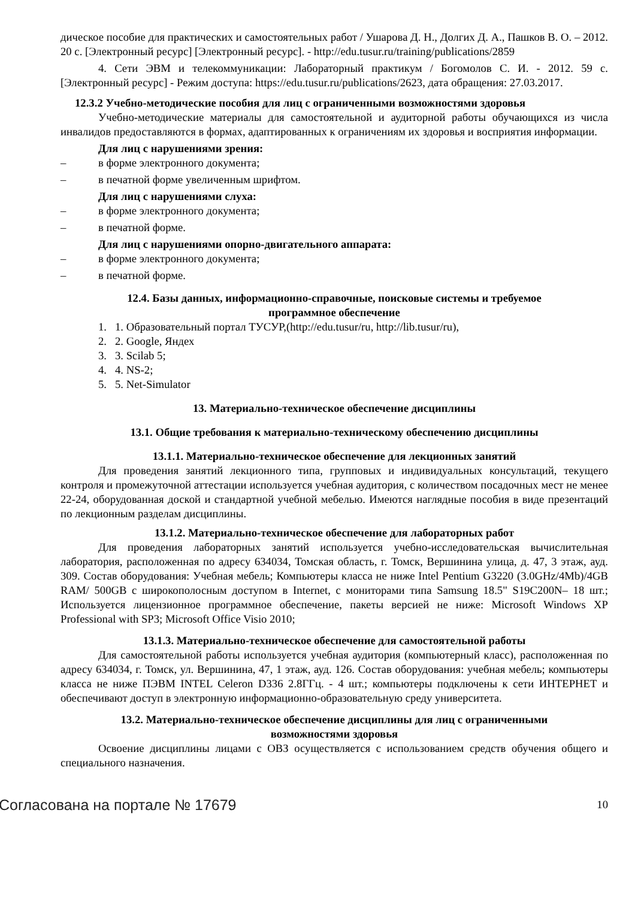дическое пособие для практических и самостоятельных работ / Ушарова Д. Н., Долгих Д. А., Пашков В. О. – 2012. 20 с. [Электронный ресурс] [Электронный ресурс]. - http://edu.tusur.ru/training/publications/2859
4. Сети ЭВМ и телекоммуникации: Лабораторный практикум / Богомолов С. И. - 2012. 59 с. [Электронный ресурс] - Режим доступа: https://edu.tusur.ru/publications/2623, дата обращения: 27.03.2017.
12.3.2 Учебно-методические пособия для лиц с ограниченными возможностями здоровья
Учебно-методические материалы для самостоятельной и аудиторной работы обучающихся из числа инвалидов предоставляются в формах, адаптированных к ограничениям их здоровья и восприятия информации.
Для лиц с нарушениями зрения:
– в форме электронного документа;
– в печатной форме увеличенным шрифтом.
Для лиц с нарушениями слуха:
– в форме электронного документа;
– в печатной форме.
Для лиц с нарушениями опорно-двигательного аппарата:
– в форме электронного документа;
– в печатной форме.
12.4. Базы данных, информационно-справочные, поисковые системы и требуемое
программное обеспечение
1. 1. Образовательный портал ТУСУР,(http://edu.tusur/ru, http://lib.tusur/ru),
2. 2. Google, Яндех
3. 3. Scilab 5;
4. 4. NS-2;
5. 5. Net-Simulator
13. Материально-техническое обеспечение дисциплины
13.1. Общие требования к материально-техническому обеспечению дисциплины
13.1.1. Материально-техническое обеспечение для лекционных занятий
Для проведения занятий лекционного типа, групповых и индивидуальных консультаций, текущего контроля и промежуточной аттестации используется учебная аудитория, с количеством посадочных мест не менее 22-24, оборудованная доской и стандартной учебной мебелью. Имеются наглядные пособия в виде презентаций по лекционным разделам дисциплины.
13.1.2. Материально-техническое обеспечение для лабораторных работ
Для проведения лабораторных занятий используется учебно-исследовательская вычислительная лаборатория, расположенная по адресу 634034, Томская область, г. Томск, Вершинина улица, д. 47, 3 этаж, ауд. 309. Состав оборудования: Учебная мебель; Компьютеры класса не ниже Intel Pentium G3220 (3.0GHz/4Mb)/4GB RAM/ 500GB с широкополосным доступом в Internet, с мониторами типа Samsung 18.5" S19C200N– 18 шт.; Используется лицензионное программное обеспечение, пакеты версией не ниже: Microsoft Windows XP Professional with SP3; Microsoft Office Visio 2010;
13.1.3. Материально-техническое обеспечение для самостоятельной работы
Для самостоятельной работы используется учебная аудитория (компьютерный класс), расположенная по адресу 634034, г. Томск, ул. Вершинина, 47, 1 этаж, ауд. 126. Состав оборудования: учебная мебель; компьютеры класса не ниже ПЭВМ INTEL Celeron D336 2.8ГГц. - 4 шт.; компьютеры подключены к сети ИНТЕРНЕТ и обеспечивают доступ в электронную информационно-образовательную среду университета.
13.2. Материально-техническое обеспечение дисциплины для лиц с ограниченными
возможностями здоровья
Освоение дисциплины лицами с ОВЗ осуществляется с использованием средств обучения общего и специального назначения.
Согласована на портале № 17679 10